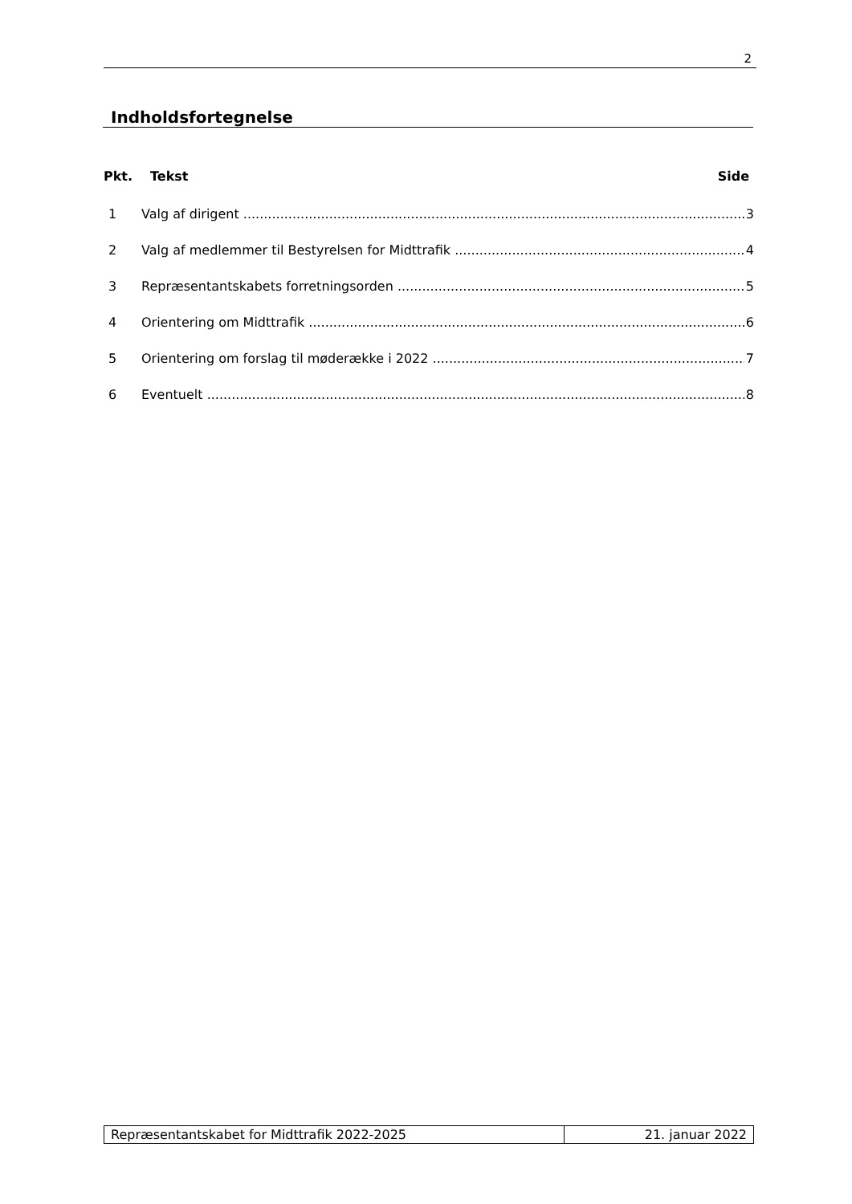2
Indholdsfortegnelse
Pkt. Tekst Side
1 Valg af dirigent 3
2 Valg af medlemmer til Bestyrelsen for Midttrafik 4
3 Repræsentantskabets forretningsorden 5
4 Orientering om Midttrafik 6
5 Orientering om forslag til møderække i 2022 7
6 Eventuelt 8
Repræsentantskabet for Midttrafik 2022-2025 21. januar 2022